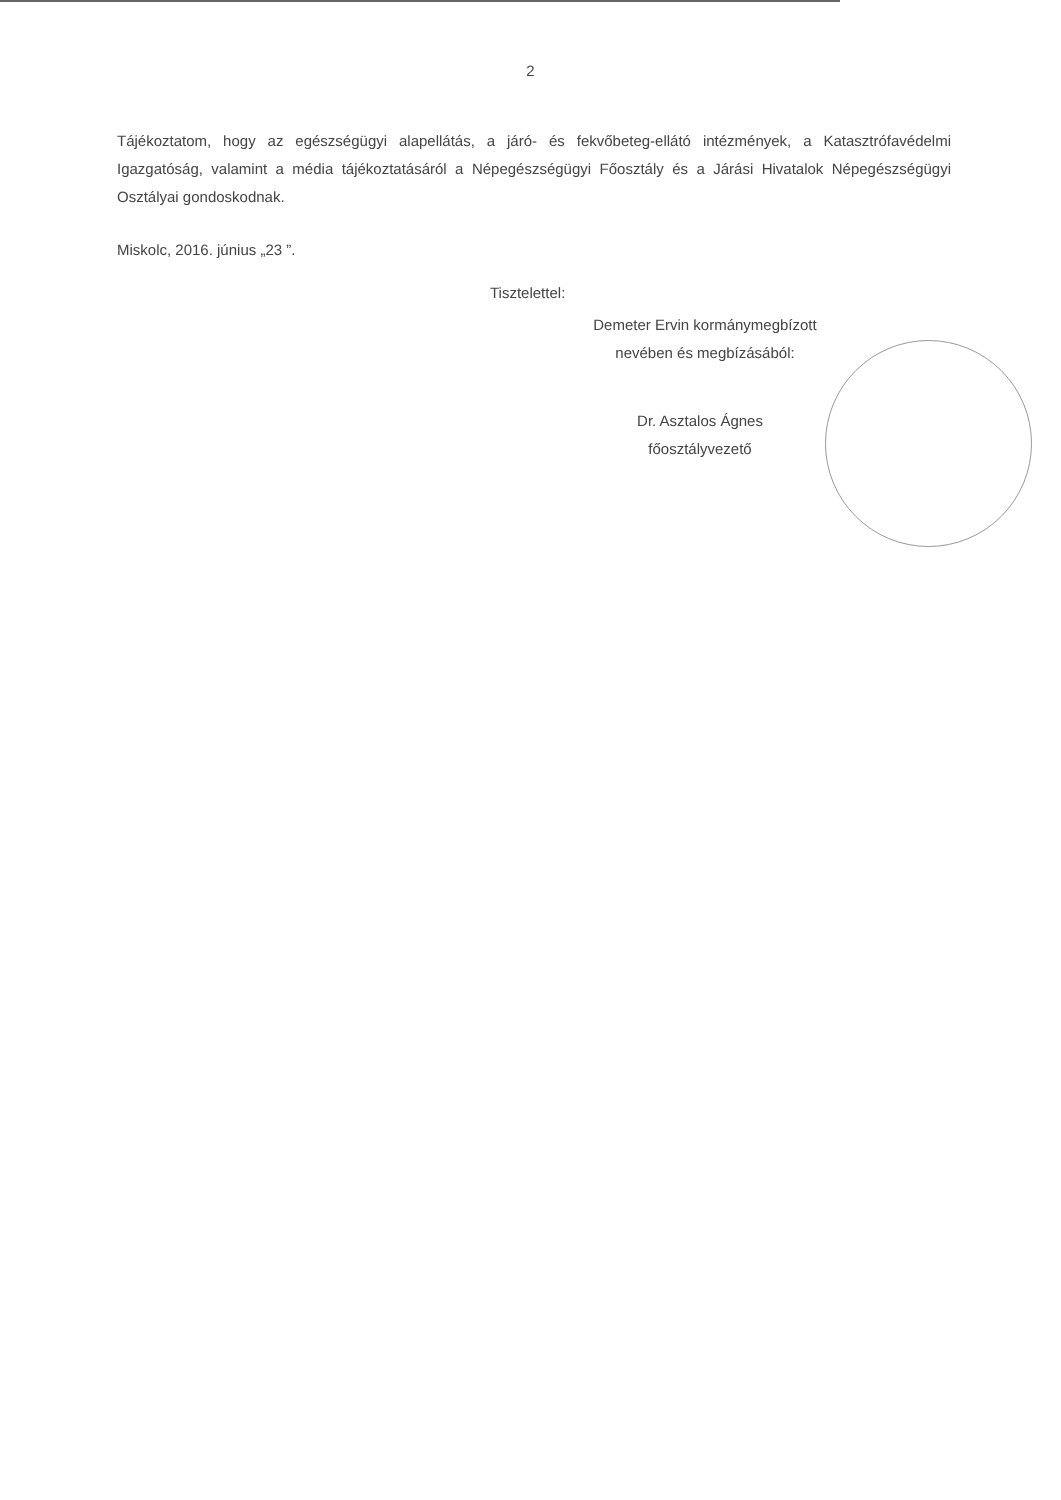2
Tájékoztatom, hogy az egészségügyi alapellátás, a járó- és fekvőbeteg-ellátó intézmények, a Katasztrófavédelmi Igazgatóság, valamint a média tájékoztatásáról a Népegészségügyi Főosztály és a Járási Hivatalok Népegészségügyi Osztályai gondoskodnak.
Miskolc, 2016. június „23 ”.
Tisztelettel:
Demeter Ervin kormánymegbízott
nevében és megbízásából:
Dr. Asztalos Ágnes
főosztályvezető